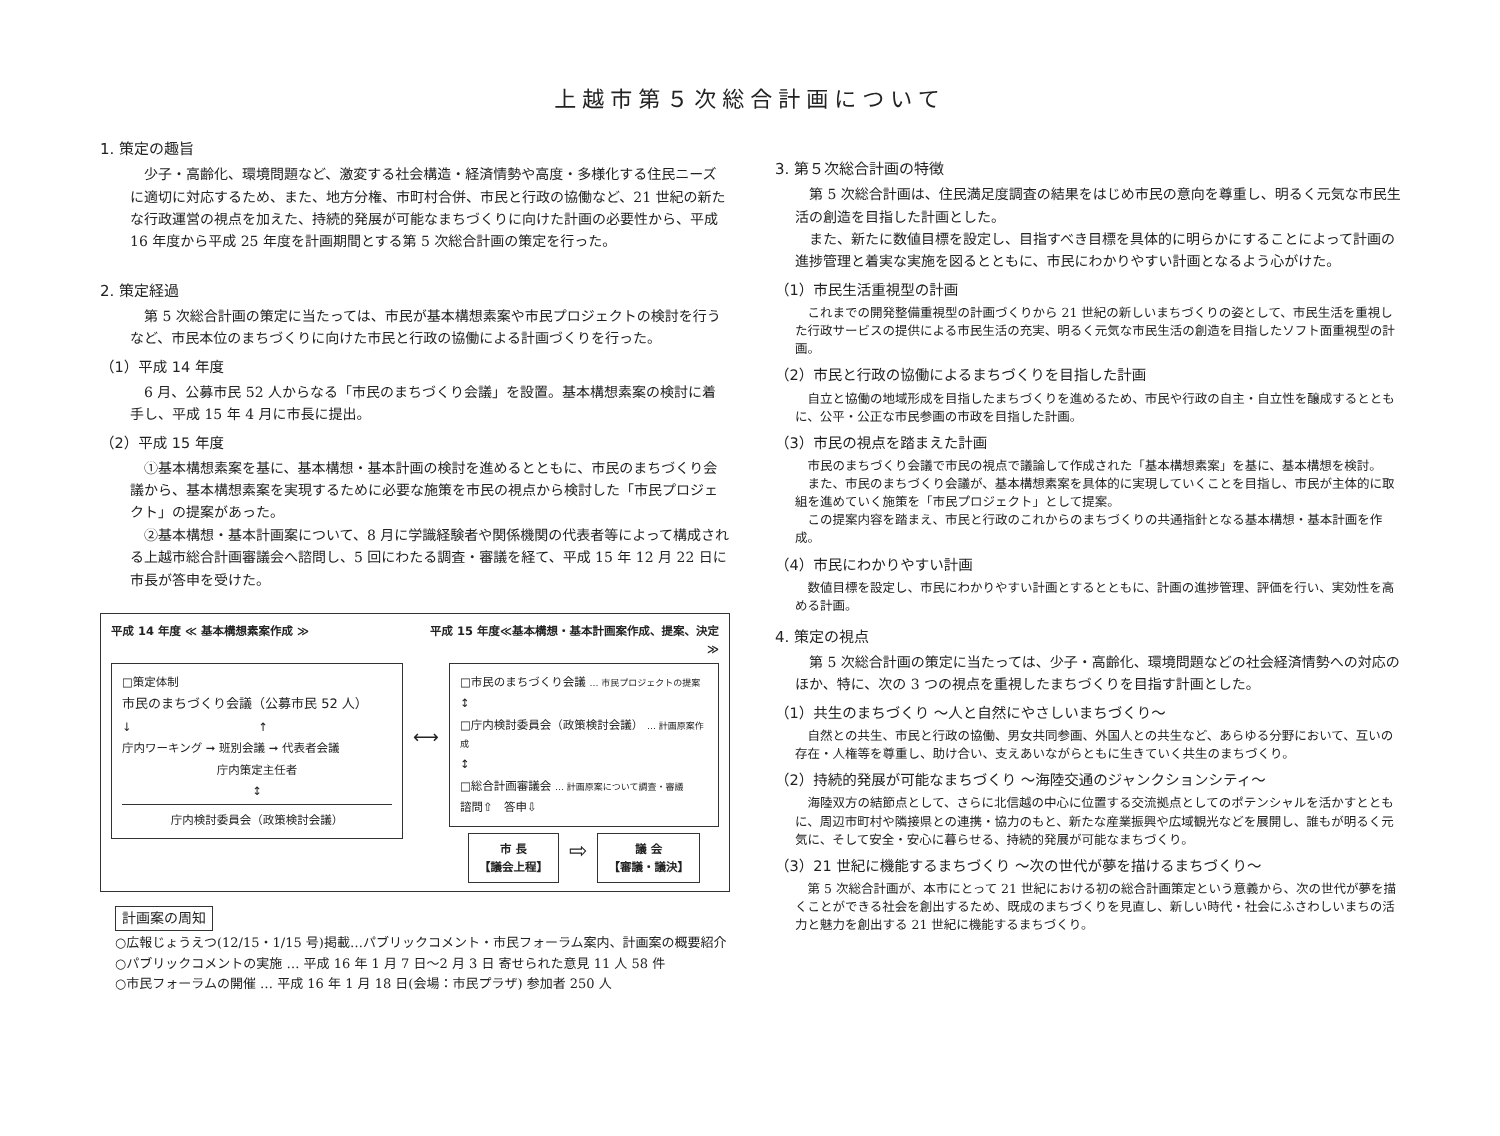上越市第５次総合計画について
1. 策定の趣旨
少子・高齢化、環境問題など、激変する社会構造・経済情勢や高度・多様化する住民ニーズに適切に対応するため、また、地方分権、市町村合併、市民と行政の協働など、21 世紀の新たな行政運営の視点を加えた、持続的発展が可能なまちづくりに向けた計画の必要性から、平成 16 年度から平成 25 年度を計画期間とする第 5 次総合計画の策定を行った。
2. 策定経過
第 5 次総合計画の策定に当たっては、市民が基本構想素案や市民プロジェクトの検討を行うなど、市民本位のまちづくりに向けた市民と行政の協働による計画づくりを行った。
（1）平成 14 年度
6 月、公募市民 52 人からなる「市民のまちづくり会議」を設置。基本構想素案の検討に着手し、平成 15 年 4 月に市長に提出。
（2）平成 15 年度
①基本構想素案を基に、基本構想・基本計画の検討を進めるとともに、市民のまちづくり会議から、基本構想素案を実現するために必要な施策を市民の視点から検討した「市民プロジェクト」の提案があった。
②基本構想・基本計画案について、8 月に学識経験者や関係機関の代表者等によって構成される上越市総合計画審議会へ諮問し、5 回にわたる調査・審議を経て、平成 15 年 12 月 22 日に市長が答申を受けた。
平成 14 年度 ≪ 基本構想素案作成 ≫ 平成 15 年度≪基本構想・基本計画案作成、提案、決定≫
□策定体制
市民のまちづくり会議（公募市民 52 人）
↓　　　　　　　　　　　↑
庁内ワーキング ➞ 班別会議 ➞ 代表者会議
庁内策定主任者
↕
庁内検討委員会（政策検討会議）
⟷
□市民のまちづくり会議 … 市民プロジェクトの提案
↕
□庁内検討委員会（政策検討会議） … 計画原案作成
↕
□総合計画審議会 … 計画原案について調査・審議
諮問⇧　答申⇩
市 長
【議会上程】
⇨
議 会
【審議・議決】
計画案の周知
○広報じょうえつ(12/15・1/15 号)掲載…パブリックコメント・市民フォーラム案内、計画案の概要紹介
○パブリックコメントの実施 … 平成 16 年 1 月 7 日～2 月 3 日 寄せられた意見 11 人 58 件
○市民フォーラムの開催 … 平成 16 年 1 月 18 日(会場：市民プラザ) 参加者 250 人
3. 第５次総合計画の特徴
第 5 次総合計画は、住民満足度調査の結果をはじめ市民の意向を尊重し、明るく元気な市民生活の創造を目指した計画とした。
また、新たに数値目標を設定し、目指すべき目標を具体的に明らかにすることによって計画の進捗管理と着実な実施を図るとともに、市民にわかりやすい計画となるよう心がけた。
（1）市民生活重視型の計画
これまでの開発整備重視型の計画づくりから 21 世紀の新しいまちづくりの姿として、市民生活を重視した行政サービスの提供による市民生活の充実、明るく元気な市民生活の創造を目指したソフト面重視型の計画。
（2）市民と行政の協働によるまちづくりを目指した計画
自立と協働の地域形成を目指したまちづくりを進めるため、市民や行政の自主・自立性を醸成するとともに、公平・公正な市民参画の市政を目指した計画。
（3）市民の視点を踏まえた計画
市民のまちづくり会議で市民の視点で議論して作成された「基本構想素案」を基に、基本構想を検討。
また、市民のまちづくり会議が、基本構想素案を具体的に実現していくことを目指し、市民が主体的に取組を進めていく施策を「市民プロジェクト」として提案。
この提案内容を踏まえ、市民と行政のこれからのまちづくりの共通指針となる基本構想・基本計画を作成。
（4）市民にわかりやすい計画
数値目標を設定し、市民にわかりやすい計画とするとともに、計画の進捗管理、評価を行い、実効性を高める計画。
4. 策定の視点
第 5 次総合計画の策定に当たっては、少子・高齢化、環境問題などの社会経済情勢への対応のほか、特に、次の 3 つの視点を重視したまちづくりを目指す計画とした。
（1）共生のまちづくり ～人と自然にやさしいまちづくり～
自然との共生、市民と行政の協働、男女共同参画、外国人との共生など、あらゆる分野において、互いの存在・人権等を尊重し、助け合い、支えあいながらともに生きていく共生のまちづくり。
（2）持続的発展が可能なまちづくり ～海陸交通のジャンクションシティ～
海陸双方の結節点として、さらに北信越の中心に位置する交流拠点としてのポテンシャルを活かすとともに、周辺市町村や隣接県との連携・協力のもと、新たな産業振興や広域観光などを展開し、誰もが明るく元気に、そして安全・安心に暮らせる、持続的発展が可能なまちづくり。
（3）21 世紀に機能するまちづくり ～次の世代が夢を描けるまちづくり～
第 5 次総合計画が、本市にとって 21 世紀における初の総合計画策定という意義から、次の世代が夢を描くことができる社会を創出するため、既成のまちづくりを見直し、新しい時代・社会にふさわしいまちの活力と魅力を創出する 21 世紀に機能するまちづくり。